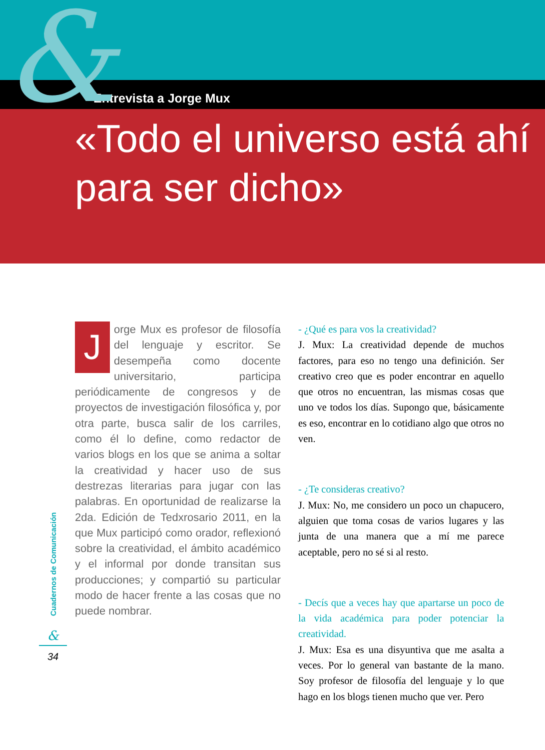Entrevista a Jorge Mux
«Todo el universo está ahí para ser dicho»
&
Jorge Mux es profesor de filosofía del lenguaje y escritor. Se desempeña como docente universitario, participa periódicamente de congresos y de proyectos de investigación filosófica y, por otra parte, busca salir de los carriles, como él lo define, como redactor de varios blogs en los que se anima a soltar la creatividad y hacer uso de sus destrezas literarias para jugar con las palabras. En oportunidad de realizarse la 2da. Edición de Tedxrosario 2011, en la que Mux participó como orador, reflexionó sobre la creatividad, el ámbito académico y el informal por donde transitan sus producciones; y compartió su particular modo de hacer frente a las cosas que no puede nombrar.
- ¿Qué es para vos la creatividad?
J. Mux: La creatividad depende de muchos factores, para eso no tengo una definición. Ser creativo creo que es poder encontrar en aquello que otros no encuentran, las mismas cosas que uno ve todos los días. Supongo que, básicamente es eso, encontrar en lo cotidiano algo que otros no ven.
- ¿Te consideras creativo?
J. Mux: No, me considero un poco un chapucero, alguien que toma cosas de varios lugares y las junta de una manera que a mí me parece aceptable, pero no sé si al resto.
- Decís que a veces hay que apartarse un poco de la vida académica para poder potenciar la creatividad.
J. Mux: Esa es una disyuntiva que me asalta a veces. Por lo general van bastante de la mano. Soy profesor de filosofía del lenguaje y lo que hago en los blogs tienen mucho que ver. Pero
Cuadernos de Comunicación
&
34